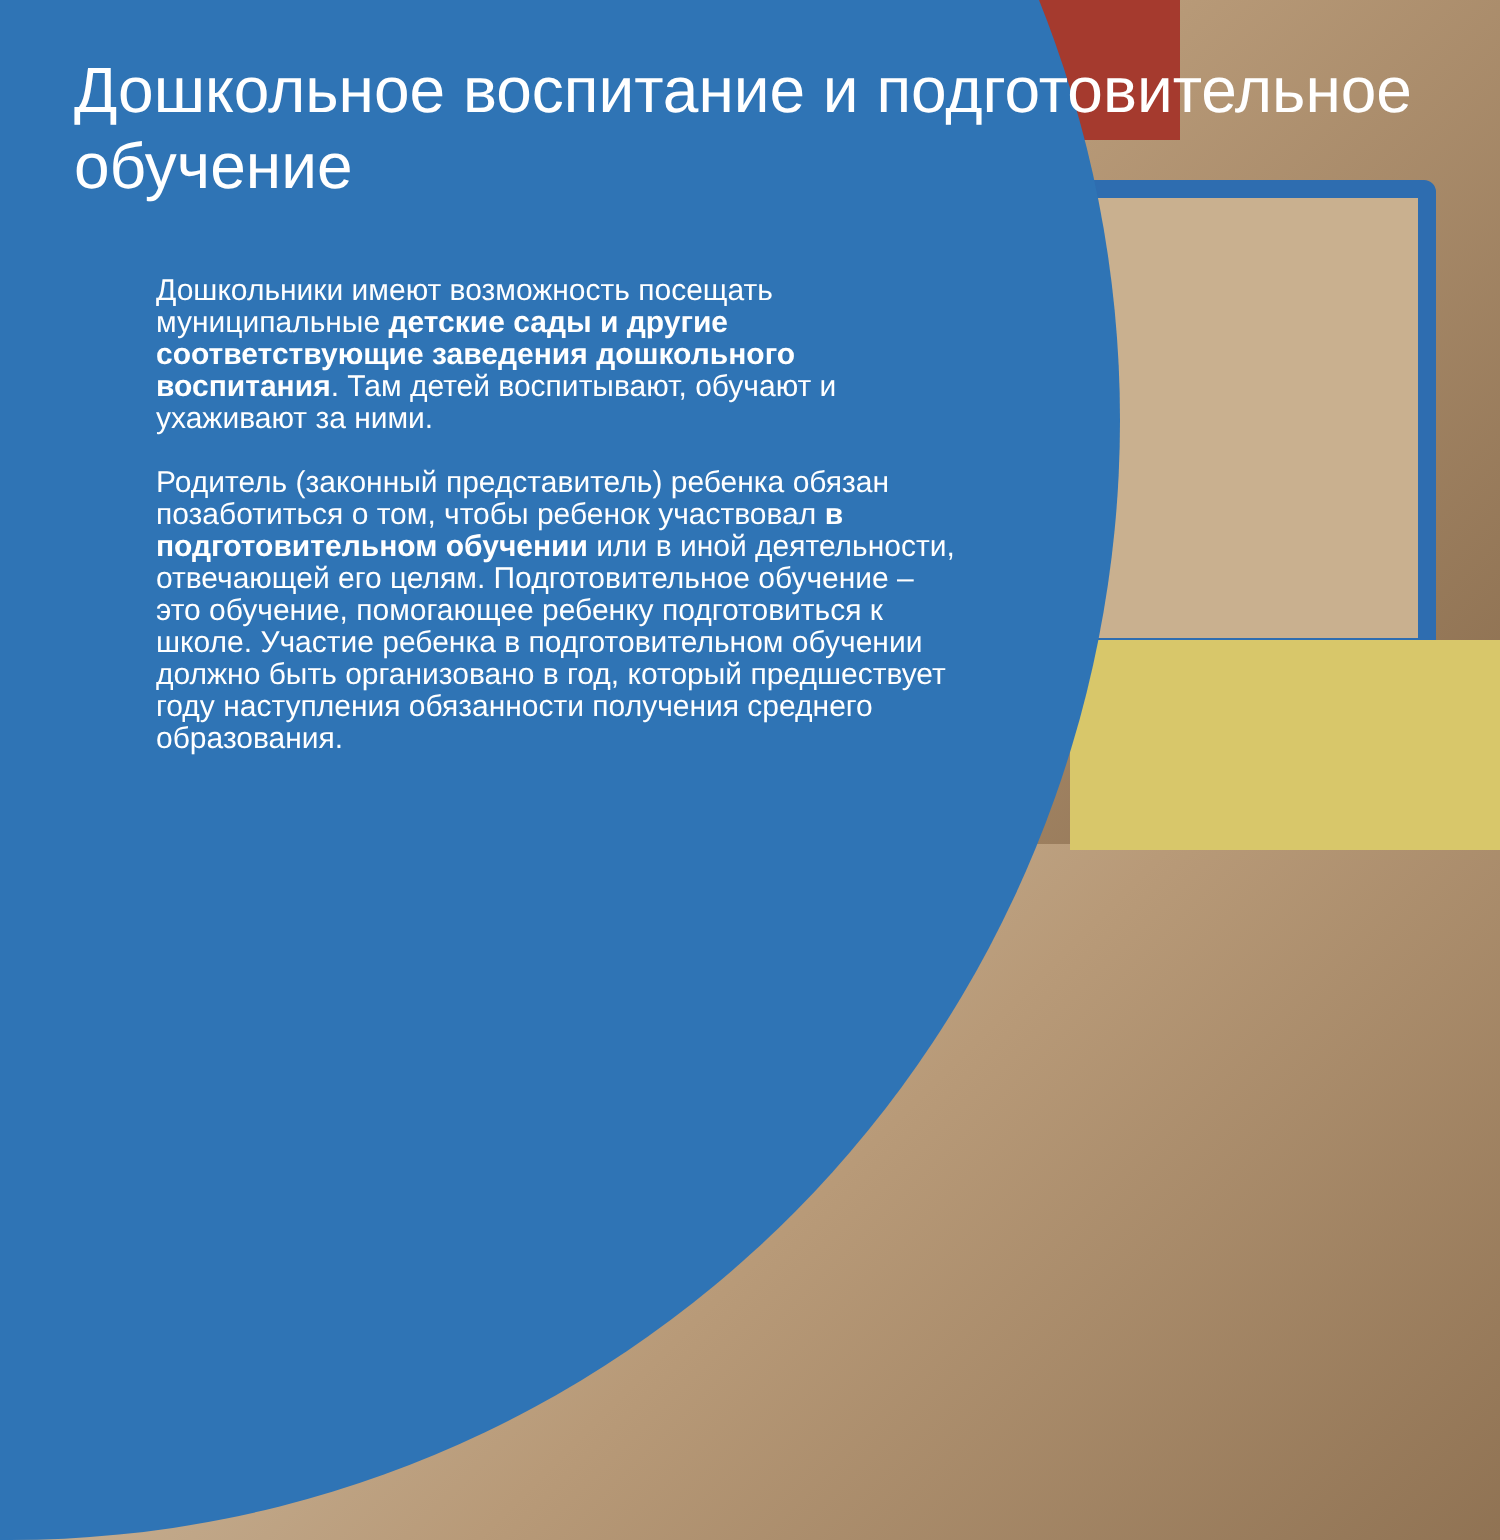Дошкольное воспитание и подготовительное обучение
Дошкольники имеют возможность посещать муниципальные детские сады и другие соответствующие заведения дошкольного воспитания. Там детей воспитывают, обучают и ухаживают за ними.
Родитель (законный представитель) ребенка обязан позаботиться о том, чтобы ребенок участвовал в подготовительном обучении или в иной деятельности, отвечающей его целям. Подготовительное обучение – это обучение, помогающее ребенку подготовиться к школе. Участие ребенка в подготовительном обучении должно быть организовано в год, который предшествует году наступления обязанности получения среднего образования.